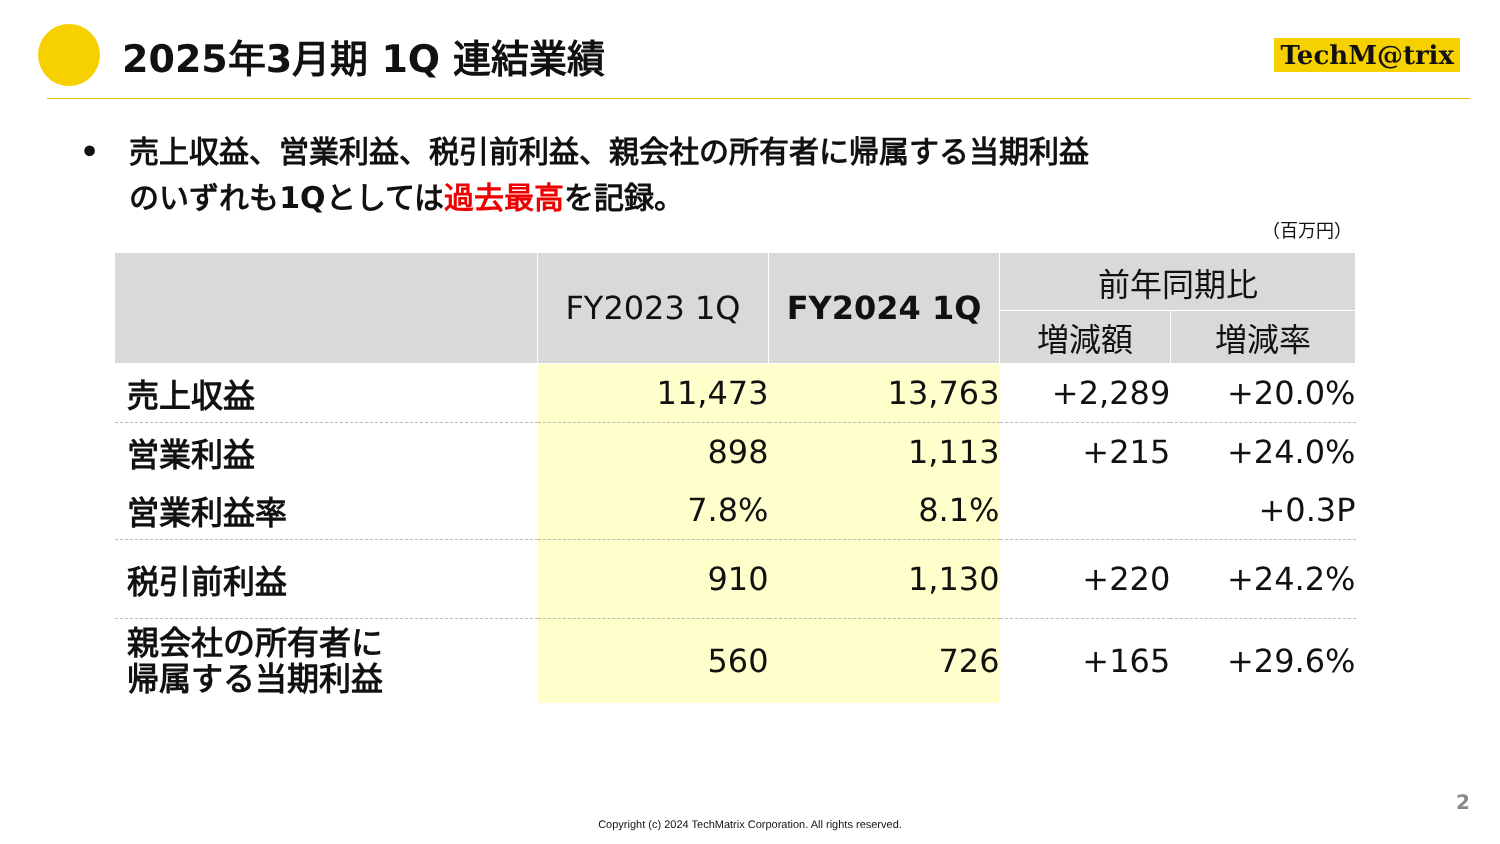2025年3月期 1Q 連結業績
TechM@trix
• 売上収益、営業利益、税引前利益、親会社の所有者に帰属する当期利益
のいずれも1Qとしては過去最高を記録。
（百万円）
| | FY2023 1Q | FY2024 1Q | 前年同期比 | |
| --- | --- | --- | --- | --- |
| | | | 増減額 | 増減率 |
| 売上収益 | 11,473 | 13,763 | +2,289 | +20.0% |
| 営業利益 | 898 | 1,113 | +215 | +24.0% |
| 営業利益率 | 7.8% | 8.1% | | +0.3P |
| 税引前利益 | 910 | 1,130 | +220 | +24.2% |
| 親会社の所有者に 帰属する当期利益 | 560 | 726 | +165 | +29.6% |
2
Copyright (c) 2024 TechMatrix Corporation. All rights reserved.